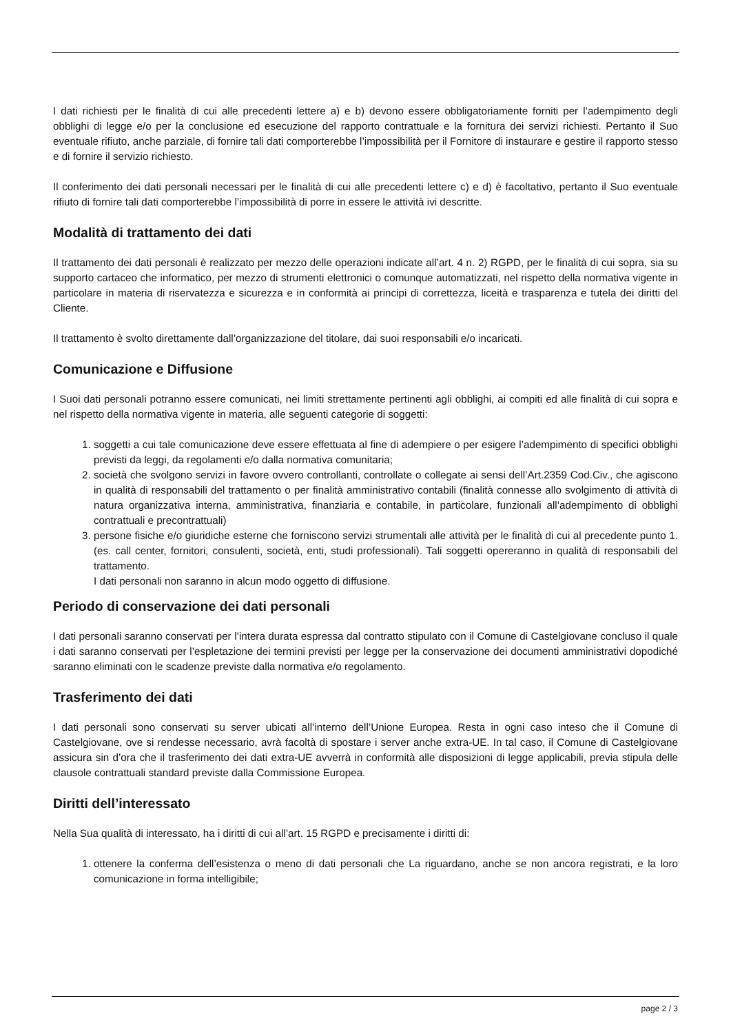I dati richiesti per le finalità di cui alle precedenti lettere a) e b) devono essere obbligatoriamente forniti per l’adempimento degli obblighi di legge e/o per la conclusione ed esecuzione del rapporto contrattuale e la fornitura dei servizi richiesti. Pertanto il Suo eventuale rifiuto, anche parziale, di fornire tali dati comporterebbe l’impossibilità per il Fornitore di instaurare e gestire il rapporto stesso e di fornire il servizio richiesto.
Il conferimento dei dati personali necessari per le finalità di cui alle precedenti lettere c) e d) è facoltativo, pertanto il Suo eventuale rifiuto di fornire tali dati comporterebbe l’impossibilità di porre in essere le attività ivi descritte.
Modalità di trattamento dei dati
Il trattamento dei dati personali è realizzato per mezzo delle operazioni indicate all’art. 4 n. 2) RGPD, per le finalità di cui sopra, sia su supporto cartaceo che informatico, per mezzo di strumenti elettronici o comunque automatizzati, nel rispetto della normativa vigente in particolare in materia di riservatezza e sicurezza e in conformità ai principi di correttezza, liceità e trasparenza e tutela dei diritti del Cliente.
Il trattamento è svolto direttamente dall’organizzazione del titolare, dai suoi responsabili e/o incaricati.
Comunicazione e Diffusione
I Suoi dati personali potranno essere comunicati, nei limiti strettamente pertinenti agli obblighi, ai compiti ed alle finalità di cui sopra e nel rispetto della normativa vigente in materia, alle seguenti categorie di soggetti:
1. soggetti a cui tale comunicazione deve essere effettuata al fine di adempiere o per esigere l’adempimento di specifici obblighi previsti da leggi, da regolamenti e/o dalla normativa comunitaria;
2. società che svolgono servizi in favore ovvero controllanti, controllate o collegate ai sensi dell’Art.2359 Cod.Civ., che agiscono in qualità di responsabili del trattamento o per finalità amministrativo contabili (finalità connesse allo svolgimento di attività di natura organizzativa interna, amministrativa, finanziaria e contabile, in particolare, funzionali all’adempimento di obblighi contrattuali e precontrattuali)
3. persone fisiche e/o giuridiche esterne che forniscono servizi strumentali alle attività per le finalità di cui al precedente punto 1. (es. call center, fornitori, consulenti, società, enti, studi professionali). Tali soggetti opereranno in qualità di responsabili del trattamento.
I dati personali non saranno in alcun modo oggetto di diffusione.
Periodo di conservazione dei dati personali
I dati personali saranno conservati per l’intera durata espressa dal contratto stipulato con il Comune di Castelgiovane concluso il quale i dati saranno conservati per l’espletazione dei termini previsti per legge per la conservazione dei documenti amministrativi dopodiché saranno eliminati con le scadenze previste dalla normativa e/o regolamento.
Trasferimento dei dati
I dati personali sono conservati su server ubicati all’interno dell’Unione Europea. Resta in ogni caso inteso che il Comune di Castelgiovane, ove si rendesse necessario, avrà facoltà di spostare i server anche extra-UE. In tal caso, il Comune di Castelgiovane assicura sin d’ora che il trasferimento dei dati extra-UE avverrà in conformità alle disposizioni di legge applicabili, previa stipula delle clausole contrattuali standard previste dalla Commissione Europea.
Diritti dell’interessato
Nella Sua qualità di interessato, ha i diritti di cui all’art. 15 RGPD e precisamente i diritti di:
1. ottenere la conferma dell’esistenza o meno di dati personali che La riguardano, anche se non ancora registrati, e la loro comunicazione in forma intelligibile;
page 2 / 3